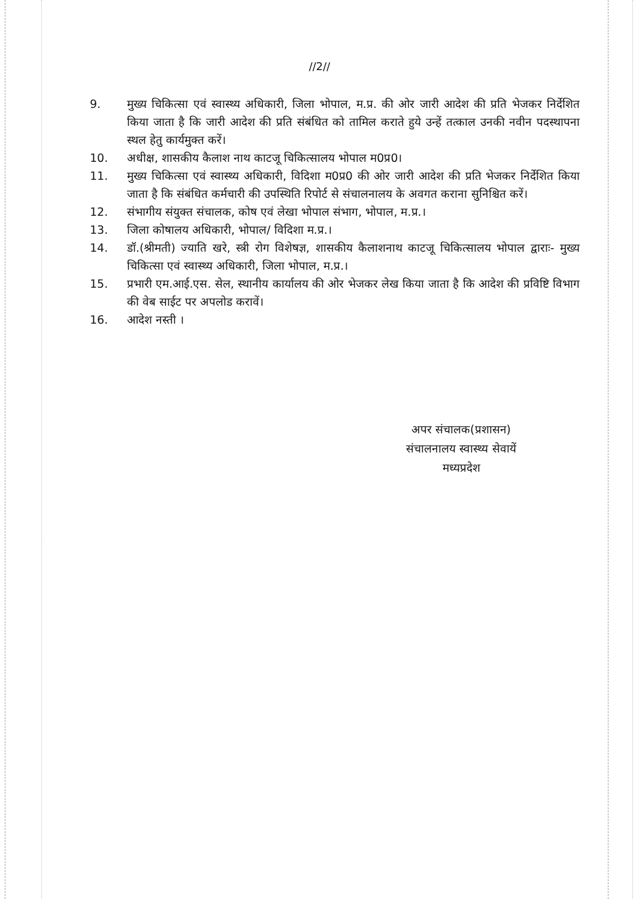//2//
9. मुख्य चिकित्सा एवं स्वास्थ्य अधिकारी, जिला भोपाल, म.प्र. की ओर जारी आदेश की प्रति भेजकर निर्देशित किया जाता है कि जारी आदेश की प्रति संबंधित को तामिल कराते हुये उन्हें तत्काल उनकी नवीन पदस्थापना स्थल हेतु कार्यमुक्त करें।
10. अधीक्ष, शासकीय कैलाश नाथ काटजू चिकित्सालय भोपाल म0प्र0।
11. मुख्य चिकित्सा एवं स्वास्थ्य अधिकारी, विदिशा म0प्र0 की ओर जारी आदेश की प्रति भेजकर निर्देशित किया जाता है कि संबंधित कर्मचारी की उपस्थिति रिपोर्ट से संचालनालय के अवगत कराना सुनिश्चित करें।
12. संभागीय संयुक्त संचालक, कोष एवं लेखा भोपाल संभाग, भोपाल, म.प्र.।
13. जिला कोषालय अधिकारी, भोपाल/ विदिशा म.प्र.।
14. डॉ.(श्रीमती) ज्याति खरे, स्त्री रोग विशेषज्ञ, शासकीय कैलाशनाथ काटजू चिकित्सालय भोपाल द्वाराः- मुख्य चिकित्सा एवं स्वास्थ्य अधिकारी, जिला भोपाल, म.प्र.।
15. प्रभारी एम.आई.एस. सेल, स्थानीय कार्यालय की ओर भेजकर लेख किया जाता है कि आदेश की प्रविष्टि विभाग की वेब साईट पर अपलोड करावें।
16. आदेश नस्ती ।
अपर संचालक(प्रशासन)
संचालनालय स्वास्थ्य सेवायें
मध्यप्रदेश